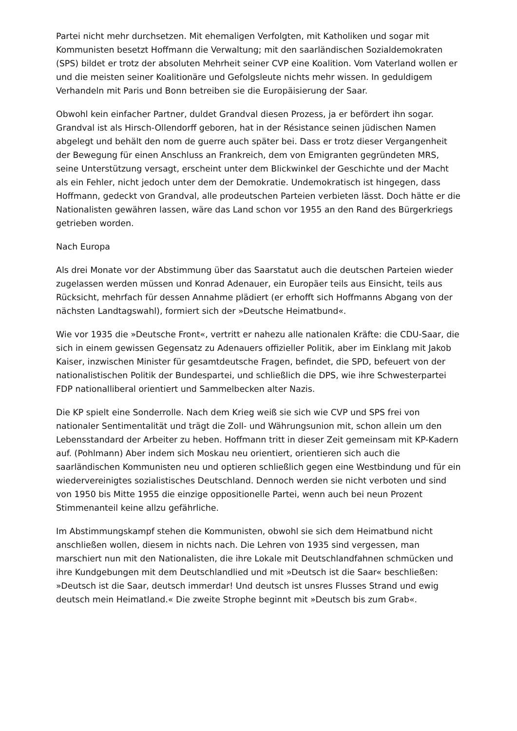Partei nicht mehr durchsetzen. Mit ehemaligen Verfolgten, mit Katholiken und sogar mit Kommunisten besetzt Hoffmann die Verwaltung; mit den saarländischen Sozialdemokraten (SPS) bildet er trotz der absoluten Mehrheit seiner CVP eine Koalition. Vom Vaterland wollen er und die meisten seiner Koalitionäre und Gefolgsleute nichts mehr wissen. In geduldigem Verhandeln mit Paris und Bonn betreiben sie die Europäisierung der Saar.
Obwohl kein einfacher Partner, duldet Grandval diesen Prozess, ja er befördert ihn sogar. Grandval ist als Hirsch-Ollendorff geboren, hat in der Résistance seinen jüdischen Namen abgelegt und behält den nom de guerre auch später bei. Dass er trotz dieser Vergangenheit der Bewegung für einen Anschluss an Frankreich, dem von Emigranten gegründeten MRS, seine Unterstützung versagt, erscheint unter dem Blickwinkel der Geschichte und der Macht als ein Fehler, nicht jedoch unter dem der Demokratie. Undemokratisch ist hingegen, dass Hoffmann, gedeckt von Grandval, alle prodeutschen Parteien verbieten lässt. Doch hätte er die Nationalisten gewähren lassen, wäre das Land schon vor 1955 an den Rand des Bürgerkriegs getrieben worden.
Nach Europa
Als drei Monate vor der Abstimmung über das Saarstatut auch die deutschen Parteien wieder zugelassen werden müssen und Konrad Adenauer, ein Europäer teils aus Einsicht, teils aus Rücksicht, mehrfach für dessen Annahme plädiert (er erhofft sich Hoffmanns Abgang von der nächsten Landtagswahl), formiert sich der »Deutsche Heimatbund«.
Wie vor 1935 die »Deutsche Front«, vertritt er nahezu alle nationalen Kräfte: die CDU-Saar, die sich in einem gewissen Gegensatz zu Adenauers offizieller Politik, aber im Einklang mit Jakob Kaiser, inzwischen Minister für gesamtdeutsche Fragen, befindet, die SPD, befeuert von der nationalistischen Politik der Bundespartei, und schließlich die DPS, wie ihre Schwesterpartei FDP nationalliberal orientiert und Sammelbecken alter Nazis.
Die KP spielt eine Sonderrolle. Nach dem Krieg weiß sie sich wie CVP und SPS frei von nationaler Sentimentalität und trägt die Zoll- und Währungsunion mit, schon allein um den Lebensstandard der Arbeiter zu heben. Hoffmann tritt in dieser Zeit gemeinsam mit KP-Kadern auf. (Pohlmann) Aber indem sich Moskau neu orientiert, orientieren sich auch die saarländischen Kommunisten neu und optieren schließlich gegen eine Westbindung und für ein wiedervereinigtes sozialistisches Deutschland. Dennoch werden sie nicht verboten und sind von 1950 bis Mitte 1955 die einzige oppositionelle Partei, wenn auch bei neun Prozent Stimmenanteil keine allzu gefährliche.
Im Abstimmungskampf stehen die Kommunisten, obwohl sie sich dem Heimatbund nicht anschließen wollen, diesem in nichts nach. Die Lehren von 1935 sind vergessen, man marschiert nun mit den Nationalisten, die ihre Lokale mit Deutschlandfahnen schmücken und ihre Kundgebungen mit dem Deutschlandlied und mit »Deutsch ist die Saar« beschließen: »Deutsch ist die Saar, deutsch immerdar! Und deutsch ist unsres Flusses Strand und ewig deutsch mein Heimatland.« Die zweite Strophe beginnt mit »Deutsch bis zum Grab«.